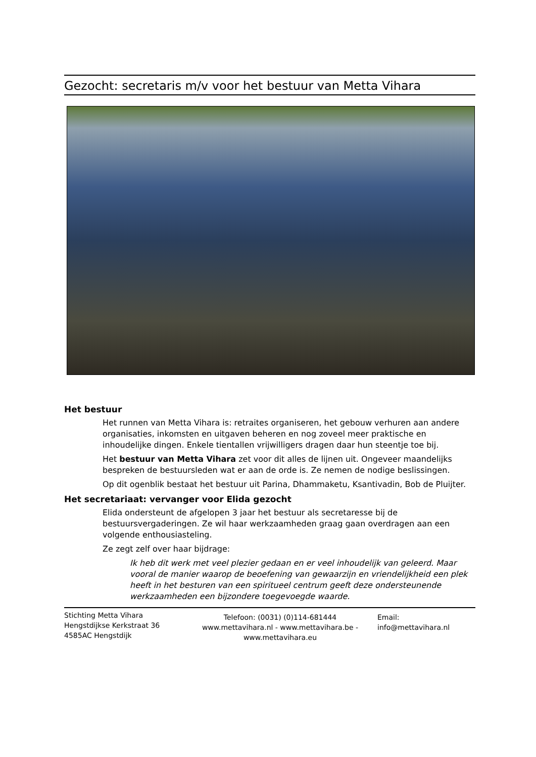Gezocht: secretaris m/v voor het bestuur van Metta Vihara
Het bestuur
Het runnen van Metta Vihara is: retraites organiseren, het gebouw verhuren aan andere organisaties, inkomsten en uitgaven beheren en nog zoveel meer praktische en inhoudelijke dingen. Enkele tientallen vrijwilligers dragen daar hun steentje toe bij.
Het bestuur van Metta Vihara zet voor dit alles de lijnen uit. Ongeveer maandelijks bespreken de bestuursleden wat er aan de orde is. Ze nemen de nodige beslissingen.
Op dit ogenblik bestaat het bestuur uit Parina, Dhammaketu, Ksantivadin, Bob de Pluijter.
Het secretariaat: vervanger voor Elida gezocht
Elida ondersteunt de afgelopen 3 jaar het bestuur als secretaresse bij de bestuursvergaderingen. Ze wil haar werkzaamheden graag gaan overdragen aan een volgende enthousiasteling.
Ze zegt zelf over haar bijdrage:
Ik heb dit werk met veel plezier gedaan en er veel inhoudelijk van geleerd. Maar vooral de manier waarop de beoefening van gewaarzijn en vriendelijkheid een plek heeft in het besturen van een spiritueel centrum geeft deze ondersteunende werkzaamheden een bijzondere toegevoegde waarde.
Stichting Metta Vihara
Hengstdijkse Kerkstraat 36
4585AC Hengstdijk
Telefoon: (0031) (0)114-681444
www.mettavihara.nl - www.mettavihara.be - www.mettavihara.eu
Email:
info@mettavihara.nl